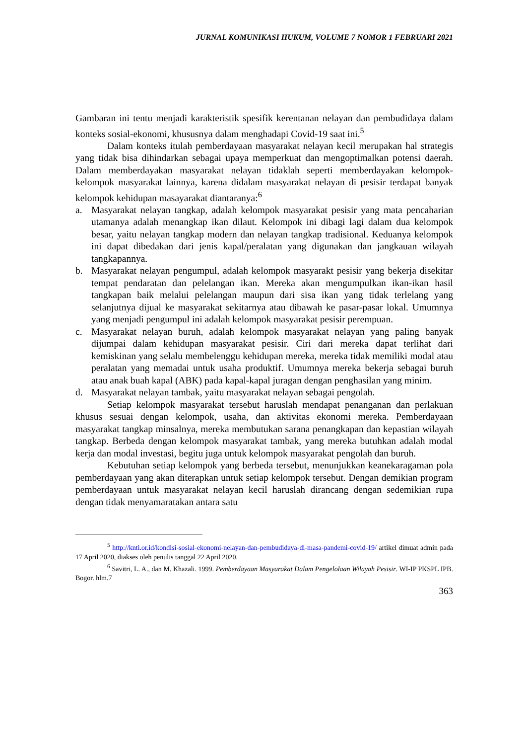JURNAL KOMUNIKASI HUKUM, VOLUME 7 NOMOR 1 FEBRUARI 2021
Gambaran ini tentu menjadi karakteristik spesifik kerentanan nelayan dan pembudidaya dalam konteks sosial-ekonomi, khususnya dalam menghadapi Covid-19 saat ini.<sup>5</sup>
Dalam konteks itulah pemberdayaan masyarakat nelayan kecil merupakan hal strategis yang tidak bisa dihindarkan sebagai upaya memperkuat dan mengoptimalkan potensi daerah. Dalam memberdayakan masyarakat nelayan tidaklah seperti memberdayakan kelompok-kelompok masyarakat lainnya, karena didalam masyarakat nelayan di pesisir terdapat banyak kelompok kehidupan masayarakat diantaranya:<sup>6</sup>
a. Masyarakat nelayan tangkap, adalah kelompok masyarakat pesisir yang mata pencaharian utamanya adalah menangkap ikan dilaut. Kelompok ini dibagi lagi dalam dua kelompok besar, yaitu nelayan tangkap modern dan nelayan tangkap tradisional. Keduanya kelompok ini dapat dibedakan dari jenis kapal/peralatan yang digunakan dan jangkauan wilayah tangkapannya.
b. Masyarakat nelayan pengumpul, adalah kelompok masyarakt pesisir yang bekerja disekitar tempat pendaratan dan pelelangan ikan. Mereka akan mengumpulkan ikan-ikan hasil tangkapan baik melalui pelelangan maupun dari sisa ikan yang tidak terlelang yang selanjutnya dijual ke masyarakat sekitarnya atau dibawah ke pasar-pasar lokal. Umumnya yang menjadi pengumpul ini adalah kelompok masyarakat pesisir perempuan.
c. Masyarakat nelayan buruh, adalah kelompok masyarakat nelayan yang paling banyak dijumpai dalam kehidupan masyarakat pesisir. Ciri dari mereka dapat terlihat dari kemiskinan yang selalu membelenggu kehidupan mereka, mereka tidak memiliki modal atau peralatan yang memadai untuk usaha produktif. Umumnya mereka bekerja sebagai buruh atau anak buah kapal (ABK) pada kapal-kapal juragan dengan penghasilan yang minim.
d. Masyarakat nelayan tambak, yaitu masyarakat nelayan sebagai pengolah.
Setiap kelompok masyarakat tersebut haruslah mendapat penanganan dan perlakuan khusus sesuai dengan kelompok, usaha, dan aktivitas ekonomi mereka. Pemberdayaan masyarakat tangkap minsalnya, mereka membutukan sarana penangkapan dan kepastian wilayah tangkap. Berbeda dengan kelompok masyarakat tambak, yang mereka butuhkan adalah modal kerja dan modal investasi, begitu juga untuk kelompok masyarakat pengolah dan buruh.
Kebutuhan setiap kelompok yang berbeda tersebut, menunjukkan keanekaragaman pola pemberdayaan yang akan diterapkan untuk setiap kelompok tersebut. Dengan demikian program pemberdayaan untuk masyarakat nelayan kecil haruslah dirancang dengan sedemikian rupa dengan tidak menyamaratakan antara satu
<sup>5</sup> http://knti.or.id/kondisi-sosial-ekonomi-nelayan-dan-pembudidaya-di-masa-pandemi-covid-19/ artikel dimuat admin pada 17 April 2020, diakses oleh penulis tanggal 22 April 2020.
<sup>6</sup> Savitri, L. A., dan M. Khazali. 1999. Pemberdayaan Masyarakat Dalam Pengelolaan Wilayah Pesisir. WI-IP PKSPL IPB. Bogor. hlm.7
363